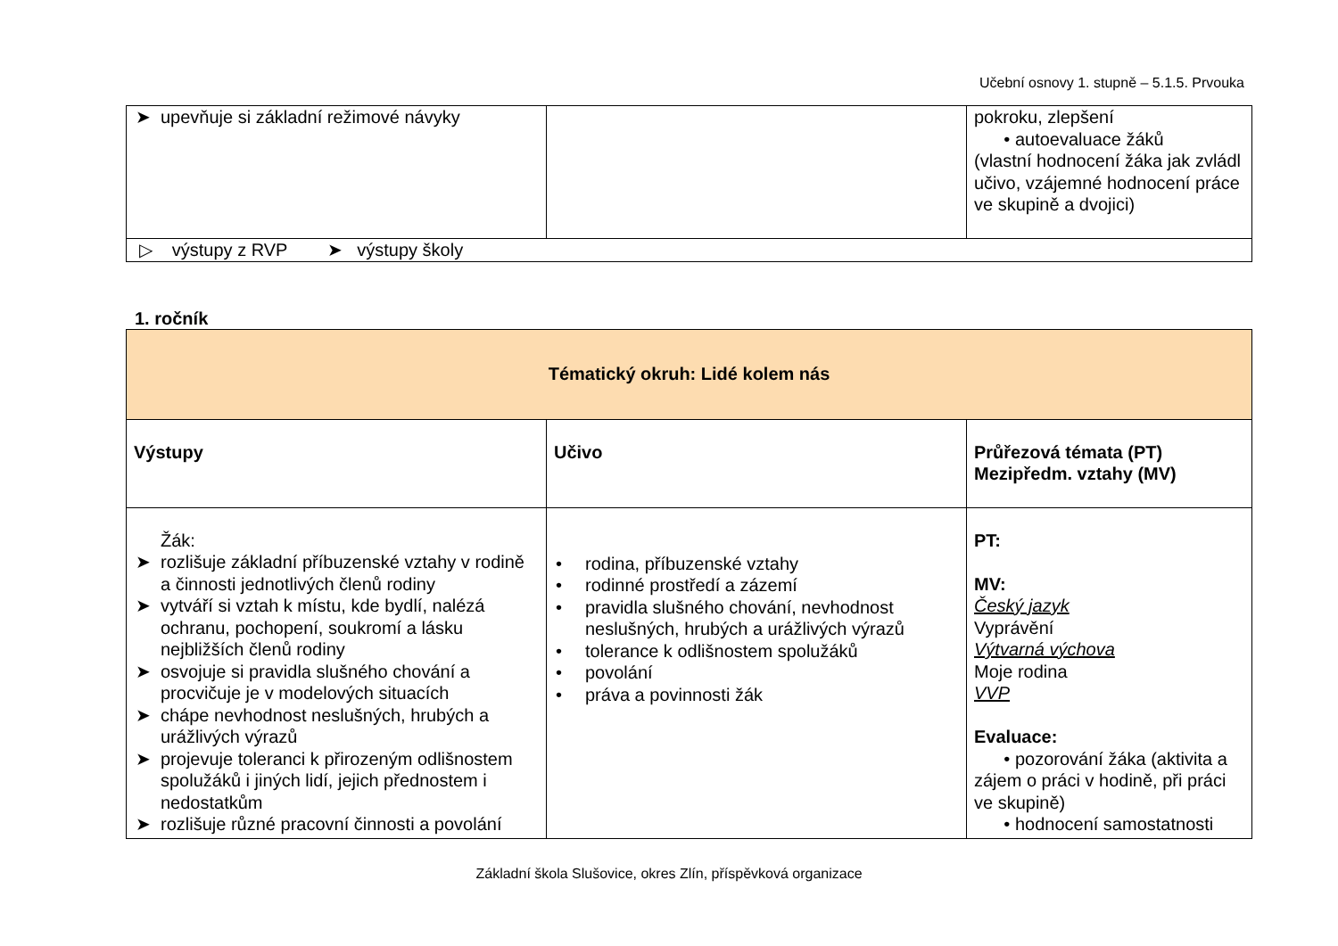Učební osnovy 1. stupně – 5.1.5. Prvouka
| ➤ upevňuje si základní režimové návyky | | pokroku, zlepšení • autoevaluace žáků (vlastní hodnocení žáka jak zvládl učivo, vzájemné hodnocení práce ve skupině a dvojici) |
| ▷ výstupy z RVP ➤ výstupy školy | | |
1. ročník
| Tématický okruh: Lidé kolem nás | | |
| Výstupy | Učivo | Průřezová témata (PT) Mezipředm. vztahy (MV) |
| Žák: ➤ rozlišuje základní příbuzenské vztahy v rodině a činnosti jednotlivých členů rodiny ➤ vytváří si vztah k místu, kde bydlí, nalézá ochranu, pochopení, soukromí a lásku nejbližších členů rodiny ➤ osvojuje si pravidla slušného chování a procvičuje je v modelových situacích ➤ chápe nevhodnost neslušných, hrubých a urážlivých výrazů ➤ projevuje toleranci k přirozeným odlišnostem spolužáků i jiných lidí, jejich přednostem i nedostatkům ➤ rozlišuje různé pracovní činnosti a povolání | • rodina, příbuzenské vztahy • rodinné prostředí a zázemí • pravidla slušného chování, nevhodnost neslušných, hrubých a urážlivých výrazů • tolerance k odlišnostem spolužáků • povolání • práva a povinnosti žák | PT: MV: Český jazyk Vyprávění Výtvarná výchova Moje rodina VVP Evaluace: • pozorování žáka (aktivita a zájem o práci v hodině, při práci ve skupině) • hodnocení samostatnosti |
Základní škola Slušovice, okres Zlín, příspěvková organizace